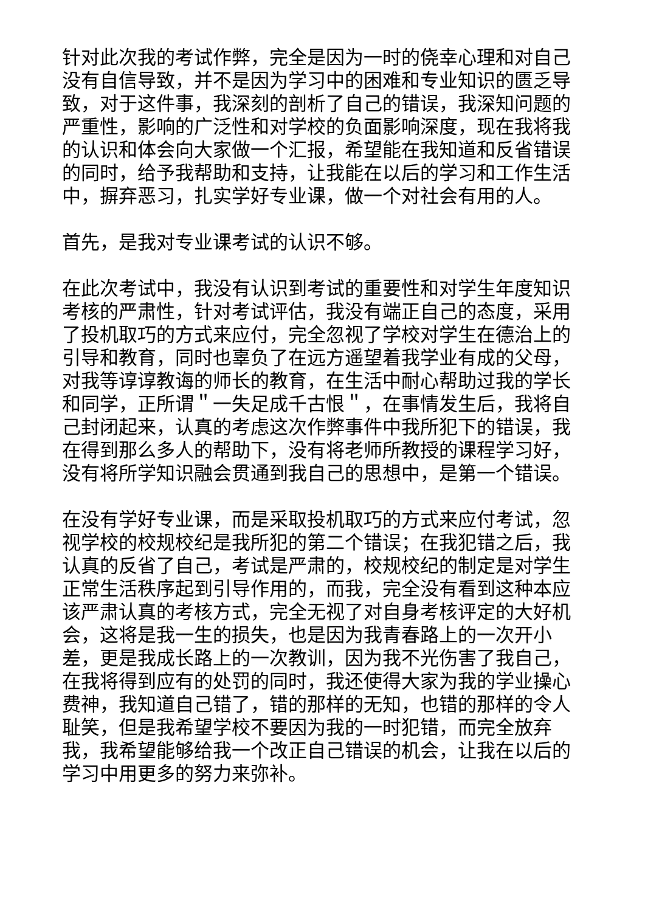针对此次我的考试作弊，完全是因为一时的侥幸心理和对自己没有自信导致，并不是因为学习中的困难和专业知识的匮乏导致，对于这件事，我深刻的剖析了自己的错误，我深知问题的严重性，影响的广泛性和对学校的负面影响深度，现在我将我的认识和体会向大家做一个汇报，希望能在我知道和反省错误的同时，给予我帮助和支持，让我能在以后的学习和工作生活中，摒弃恶习，扎实学好专业课，做一个对社会有用的人。
首先，是我对专业课考试的认识不够。
在此次考试中，我没有认识到考试的重要性和对学生年度知识考核的严肃性，针对考试评估，我没有端正自己的态度，采用了投机取巧的方式来应付，完全忽视了学校对学生在德治上的引导和教育，同时也辜负了在远方遥望着我学业有成的父母，对我等谆谆教诲的师长的教育，在生活中耐心帮助过我的学长和同学，正所谓＂一失足成千古恨＂，在事情发生后，我将自己封闭起来，认真的考虑这次作弊事件中我所犯下的错误，我在得到那么多人的帮助下，没有将老师所教授的课程学习好，没有将所学知识融会贯通到我自己的思想中，是第一个错误。
在没有学好专业课，而是采取投机取巧的方式来应付考试，忽视学校的校规校纪是我所犯的第二个错误；在我犯错之后，我认真的反省了自己，考试是严肃的，校规校纪的制定是对学生正常生活秩序起到引导作用的，而我，完全没有看到这种本应该严肃认真的考核方式，完全无视了对自身考核评定的大好机会，这将是我一生的损失，也是因为我青春路上的一次开小差，更是我成长路上的一次教训，因为我不光伤害了我自己，在我将得到应有的处罚的同时，我还使得大家为我的学业操心费神，我知道自己错了，错的那样的无知，也错的那样的令人耻笑，但是我希望学校不要因为我的一时犯错，而完全放弃我，我希望能够给我一个改正自己错误的机会，让我在以后的学习中用更多的努力来弥补。